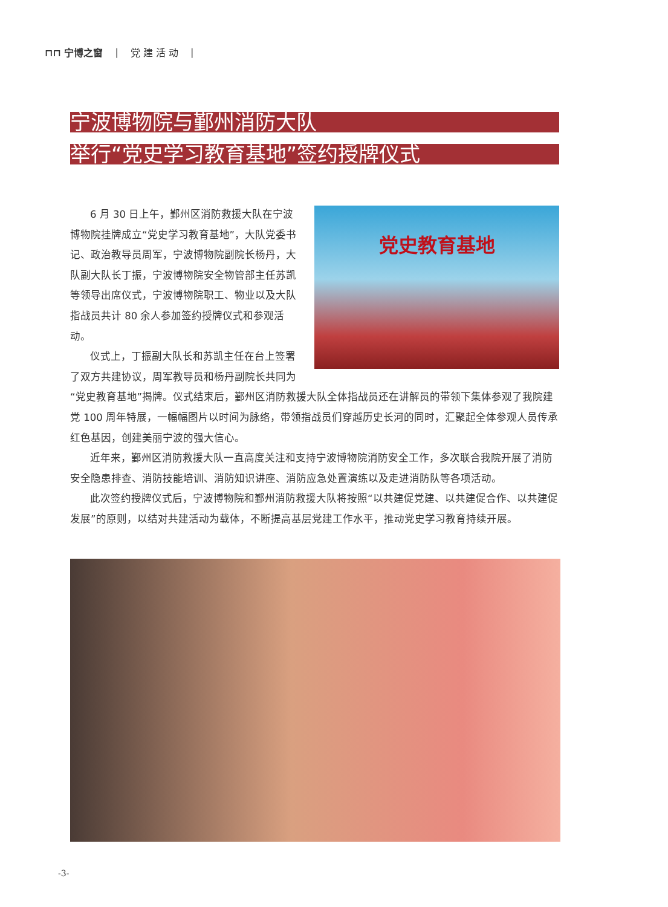⊓⊓ 宁博之窗 | 党 建 活 动 |
宁波博物院与鄞州消防大队
举行“党史学习教育基地”签约授牌仪式
党史教育基地
6 月 30 日上午，鄞州区消防救援大队在宁波博物院挂牌成立“党史学习教育基地”，大队党委书记、政治教导员周军，宁波博物院副院长杨丹，大队副大队长丁振，宁波博物院安全物管部主任苏凯等领导出席仪式，宁波博物院职工、物业以及大队指战员共计 80 余人参加签约授牌仪式和参观活动。
仪式上，丁振副大队长和苏凯主任在台上签署了双方共建协议，周军教导员和杨丹副院长共同为“党史教育基地”揭牌。仪式结束后，鄞州区消防救援大队全体指战员还在讲解员的带领下集体参观了我院建党 100 周年特展，一幅幅图片以时间为脉络，带领指战员们穿越历史长河的同时，汇聚起全体参观人员传承红色基因，创建美丽宁波的强大信心。
近年来，鄞州区消防救援大队一直高度关注和支持宁波博物院消防安全工作，多次联合我院开展了消防安全隐患排查、消防技能培训、消防知识讲座、消防应急处置演练以及走进消防队等各项活动。
此次签约授牌仪式后，宁波博物院和鄞州消防救援大队将按照“以共建促党建、以共建促合作、以共建促发展”的原则，以结对共建活动为载体，不断提高基层党建工作水平，推动党史学习教育持续开展。
-3-